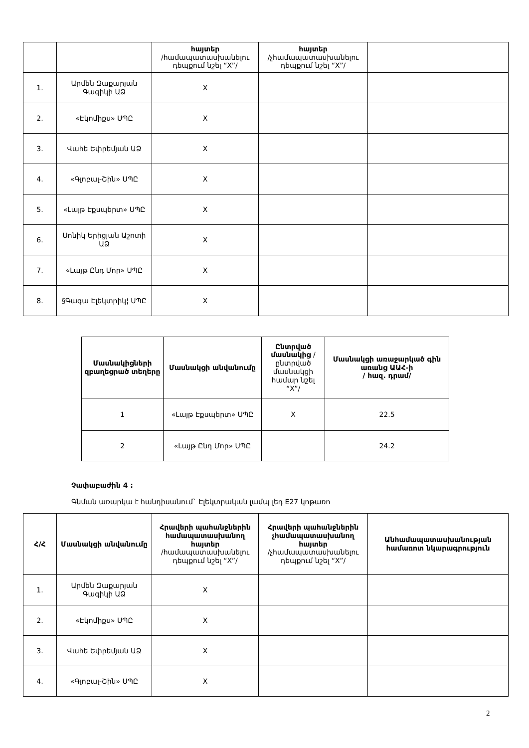| | | հայտեր /համապատասխանելու դեպքում նշել “X”/ | հայտեր /չհամապատասխանելու դեպքում նշել “X”/ | |
| 1. | Արմեն Զաքարյան Գագիկի ԱՁ | X | | |
| 2. | «Էկոմիքս» ՍՊԸ | X | | |
| 3. | Վահե Եփրեմյան ԱՁ | X | | |
| 4. | «Գլոբալ-Շին» ՍՊԸ | X | | |
| 5. | «Լայթ Էքսպերտ» ՍՊԸ | X | | |
| 6. | Սոնիկ Երիցյան Աշոտի ԱՁ | X | | |
| 7. | «Լայթ Ընդ Մոր» ՍՊԸ | X | | |
| 8. | §Գագա Էլեկտրիկ¦ ՍՊԸ | X | | |
| Մասնակիցների զբաղեցրած տեղերը | Մասնակցի անվանումը | Ընտրված մասնակից /ընտրված մասնակցի համար նշել “X”/ | Մասնակցի առաջարկած գին առանց ԱԱՀ-ի / հազ. դրամ/ |
| 1 | «Լայթ Էքսպերտ» ՍՊԸ | X | 22.5 |
| 2 | «Լայթ Ընդ Մոր» ՍՊԸ | | 24.2 |
Չափաբաժին 4 :
Գնման առարկա է հանդիսանում` Էլեկտրական լամպ լեդ E27 կոթառո
| Հ/Հ | Մասնակցի անվանումը | Հրավերի պահանջներին համապատասխանող հայտեր /համապատասխանելու դեպքում նշել “X”/ | Հրավերի պահանջներին չհամապատասխանող հայտեր /չհամապատասխանելու դեպքում նշել “X”/ | Անհամապատասխանության համառոտ նկարագրություն |
| 1. | Արմեն Զաքարյան Գագիկի ԱՁ | X | | |
| 2. | «Էկոմիքս» ՍՊԸ | X | | |
| 3. | Վահե Եփրեմյան ԱՁ | X | | |
| 4. | «Գլոբալ-Շին» ՍՊԸ | X | | |
2